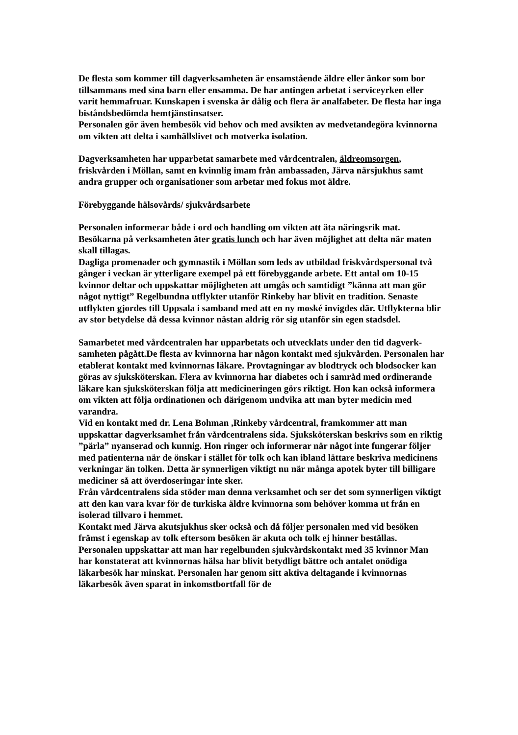De flesta som kommer till dagverksamheten är ensamstående äldre eller änkor som bor tillsammans med sina barn eller ensamma. De har antingen arbetat i serviceyrken eller varit hemmafruar. Kunskapen i svenska är dålig och flera är analfabeter. De flesta har inga biståndsbedömda hemtjänstinsatser.
Personalen gör även hembesök vid behov och med avsikten av medvetandegöra kvinnorna om vikten att delta i samhällslivet och motverka isolation.
Dagverksamheten har upparbetat samarbete med vårdcentralen, äldreomsorgen, friskvården i Möllan, samt en kvinnlig imam från ambassaden, Järva närsjukhus samt andra grupper och organisationer som arbetar med fokus mot äldre.
Förebyggande hälsovårds/ sjukvårdsarbete
Personalen informerar både i ord och handling om vikten att äta näringsrik mat. Besökarna på verksamheten äter gratis lunch och har även möjlighet att delta när maten skall tillagas.
Dagliga promenader och gymnastik i Möllan som leds av utbildad friskvårdspersonal två gånger i veckan är ytterligare exempel på ett förebyggande arbete. Ett antal om 10-15 kvinnor deltar och uppskattar möjligheten att umgås och samtidigt ”känna att man gör något nyttigt” Regelbundna utflykter utanför Rinkeby har blivit en tradition. Senaste utflykten gjordes till Uppsala i samband med att en ny moské invigdes där. Utflykterna blir av stor betydelse då dessa kvinnor nästan aldrig rör sig utanför sin egen stadsdel.
Samarbetet med vårdcentralen har upparbetats och utvecklats under den tid dagverk-samheten pågått.De flesta av kvinnorna har någon kontakt med sjukvården. Personalen har etablerat kontakt med kvinnornas läkare. Provtagningar av blodtryck och blodsocker kan göras av sjuksköterskan. Flera av kvinnorna har diabetes och i samråd med ordinerande läkare kan sjuksköterskan följa att medicineringen görs riktigt. Hon kan också informera om vikten att följa ordinationen och därigenom undvika att man byter medicin med varandra.
Vid en kontakt med dr. Lena Bohman ,Rinkeby vårdcentral, framkommer att man uppskattar dagverksamhet från vårdcentralens sida. Sjuksköterskan beskrivs som en riktig ”pärla” nyanserad och kunnig. Hon ringer och informerar när något inte fungerar följer med patienterna när de önskar i stället för tolk och kan ibland lättare beskriva medicinens verkningar än tolken. Detta är synnerligen viktigt nu när många apotek byter till billigare mediciner så att överdoseringar inte sker.
Från vårdcentralens sida stöder man denna verksamhet och ser det som synnerligen viktigt att den kan vara kvar för de turkiska äldre kvinnorna som behöver komma ut från en isolerad tillvaro i hemmet.
Kontakt med Järva akutsjukhus sker också och då följer personalen med vid besöken främst i egenskap av tolk eftersom besöken är akuta och tolk ej hinner beställas.
Personalen uppskattar att man har regelbunden sjukvårdskontakt med 35 kvinnor Man har konstaterat att kvinnornas hälsa har blivit betydligt bättre och antalet onödiga läkarbesök har minskat. Personalen har genom sitt aktiva deltagande i kvinnornas läkarbesök även sparat in inkomstbortfall för de